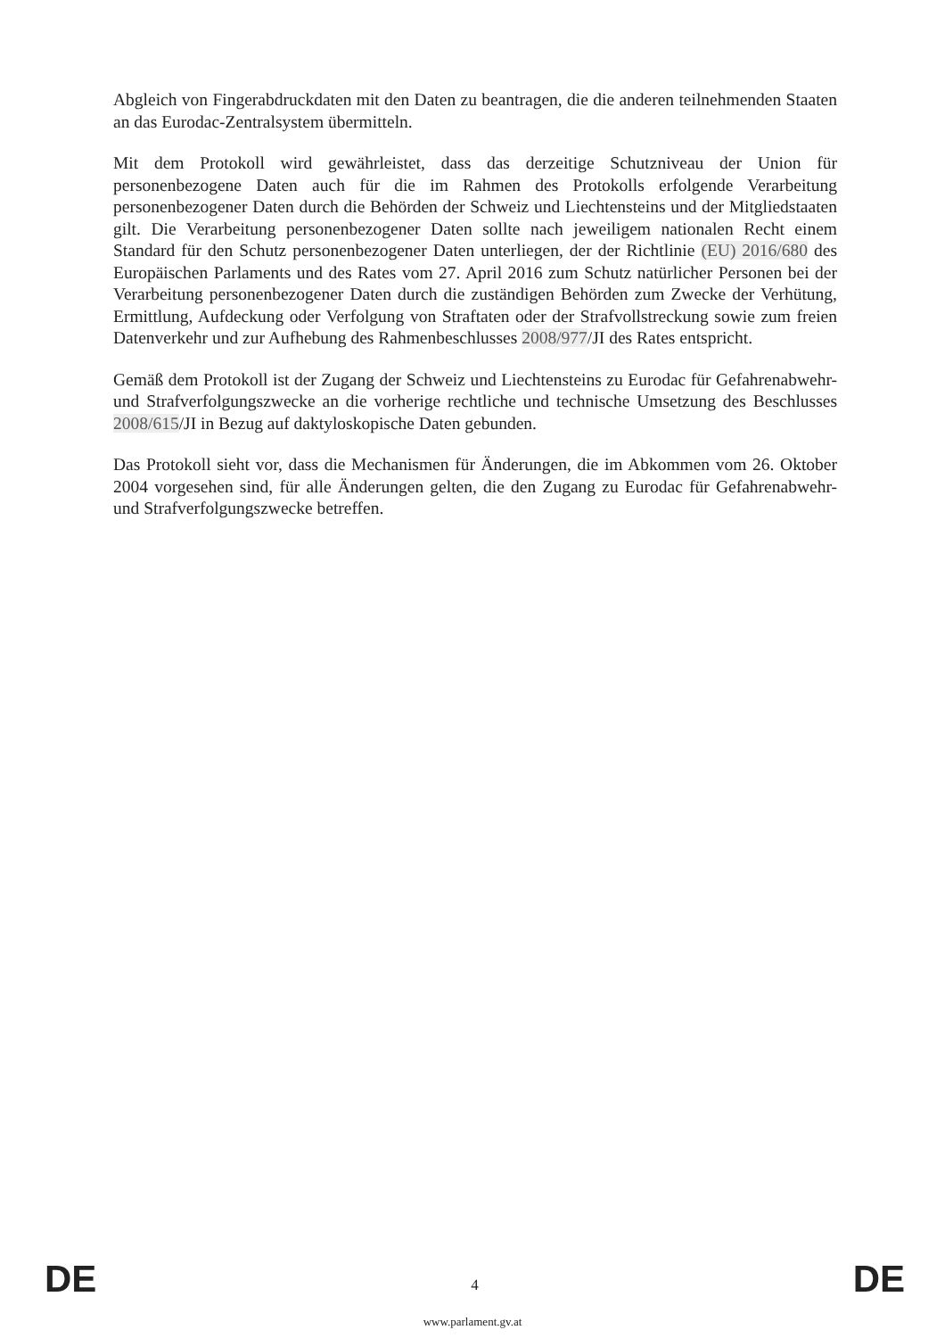Abgleich von Fingerabdruckdaten mit den Daten zu beantragen, die die anderen teilnehmenden Staaten an das Eurodac-Zentralsystem übermitteln.
Mit dem Protokoll wird gewährleistet, dass das derzeitige Schutzniveau der Union für personenbezogene Daten auch für die im Rahmen des Protokolls erfolgende Verarbeitung personenbezogener Daten durch die Behörden der Schweiz und Liechtensteins und der Mitgliedstaaten gilt. Die Verarbeitung personenbezogener Daten sollte nach jeweiligem nationalen Recht einem Standard für den Schutz personenbezogener Daten unterliegen, der der Richtlinie (EU) 2016/680 des Europäischen Parlaments und des Rates vom 27. April 2016 zum Schutz natürlicher Personen bei der Verarbeitung personenbezogener Daten durch die zuständigen Behörden zum Zwecke der Verhütung, Ermittlung, Aufdeckung oder Verfolgung von Straftaten oder der Strafvollstreckung sowie zum freien Datenverkehr und zur Aufhebung des Rahmenbeschlusses 2008/977/JI des Rates entspricht.
Gemäß dem Protokoll ist der Zugang der Schweiz und Liechtensteins zu Eurodac für Gefahrenabwehr- und Strafverfolgungszwecke an die vorherige rechtliche und technische Umsetzung des Beschlusses 2008/615/JI in Bezug auf daktyloskopische Daten gebunden.
Das Protokoll sieht vor, dass die Mechanismen für Änderungen, die im Abkommen vom 26. Oktober 2004 vorgesehen sind, für alle Änderungen gelten, die den Zugang zu Eurodac für Gefahrenabwehr- und Strafverfolgungszwecke betreffen.
DE 4 DE
www.parlament.gv.at